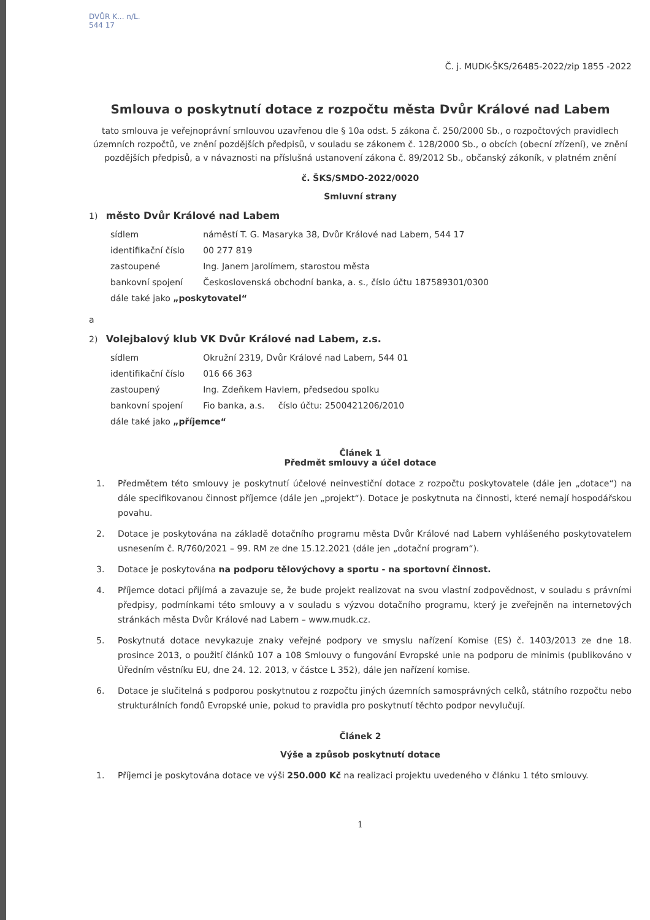DVŮR K... n/L.
544 17
Č. j. MUDK-ŠKS/26485-2022/zip 1855 -2022
Smlouva o poskytnutí dotace z rozpočtu města Dvůr Králové nad Labem
tato smlouva je veřejnoprávní smlouvou uzavřenou dle § 10a odst. 5 zákona č. 250/2000 Sb., o rozpočtových pravidlech územních rozpočtů, ve znění pozdějších předpisů, v souladu se zákonem č. 128/2000 Sb., o obcích (obecní zřízení), ve znění pozdějších předpisů, a v návaznosti na příslušná ustanovení zákona č. 89/2012 Sb., občanský zákoník, v platném znění
č. ŠKS/SMDO-2022/0020
Smluvní strany
1) město Dvůr Králové nad Labem
| sídlem | náměstí T. G. Masaryka 38, Dvůr Králové nad Labem, 544 17 |
| identifikační číslo | 00 277 819 |
| zastoupené | Ing. Janem Jarolímem, starostou města |
| bankovní spojení | Československá obchodní banka, a. s., číslo účtu 187589301/0300 |
| dále také jako „poskytovatel“ | |
a
2) Volejbalový klub VK Dvůr Králové nad Labem, z.s.
| sídlem | Okružní 2319, Dvůr Králové nad Labem, 544 01 |
| identifikační číslo | 016 66 363 |
| zastoupený | Ing. Zdeňkem Havlem, předsedou spolku |
| bankovní spojení | Fio banka, a.s. číslo účtu: 2500421206/2010 |
| dále také jako „příjemce“ | |
Článek 1
Předmět smlouvy a účel dotace
1. Předmětem této smlouvy je poskytnutí účelové neinvestiční dotace z rozpočtu poskytovatele (dále jen „dotace“) na dále specifikovanou činnost příjemce (dále jen „projekt“). Dotace je poskytnuta na činnosti, které nemají hospodářskou povahu.
2. Dotace je poskytována na základě dotačního programu města Dvůr Králové nad Labem vyhlášeného poskytovatelem usnesením č. R/760/2021 – 99. RM ze dne 15.12.2021 (dále jen „dotační program“).
3. Dotace je poskytována na podporu tělovýchovy a sportu - na sportovní činnost.
4. Příjemce dotaci přijímá a zavazuje se, že bude projekt realizovat na svou vlastní zodpovědnost, v souladu s právními předpisy, podmínkami této smlouvy a v souladu s výzvou dotačního programu, který je zveřejněn na internetových stránkách města Dvůr Králové nad Labem – www.mudk.cz.
5. Poskytnutá dotace nevykazuje znaky veřejné podpory ve smyslu nařízení Komise (ES) č. 1403/2013 ze dne 18. prosince 2013, o použití článků 107 a 108 Smlouvy o fungování Evropské unie na podporu de minimis (publikováno v Úředním věstníku EU, dne 24. 12. 2013, v částce L 352), dále jen nařízení komise.
6. Dotace je slučitelná s podporou poskytnutou z rozpočtu jiných územních samosprávných celků, státního rozpočtu nebo strukturálních fondů Evropské unie, pokud to pravidla pro poskytnutí těchto podpor nevylučují.
Článek 2
Výše a způsob poskytnutí dotace
1. Příjemci je poskytována dotace ve výši 250.000 Kč na realizaci projektu uvedeného v článku 1 této smlouvy.
1